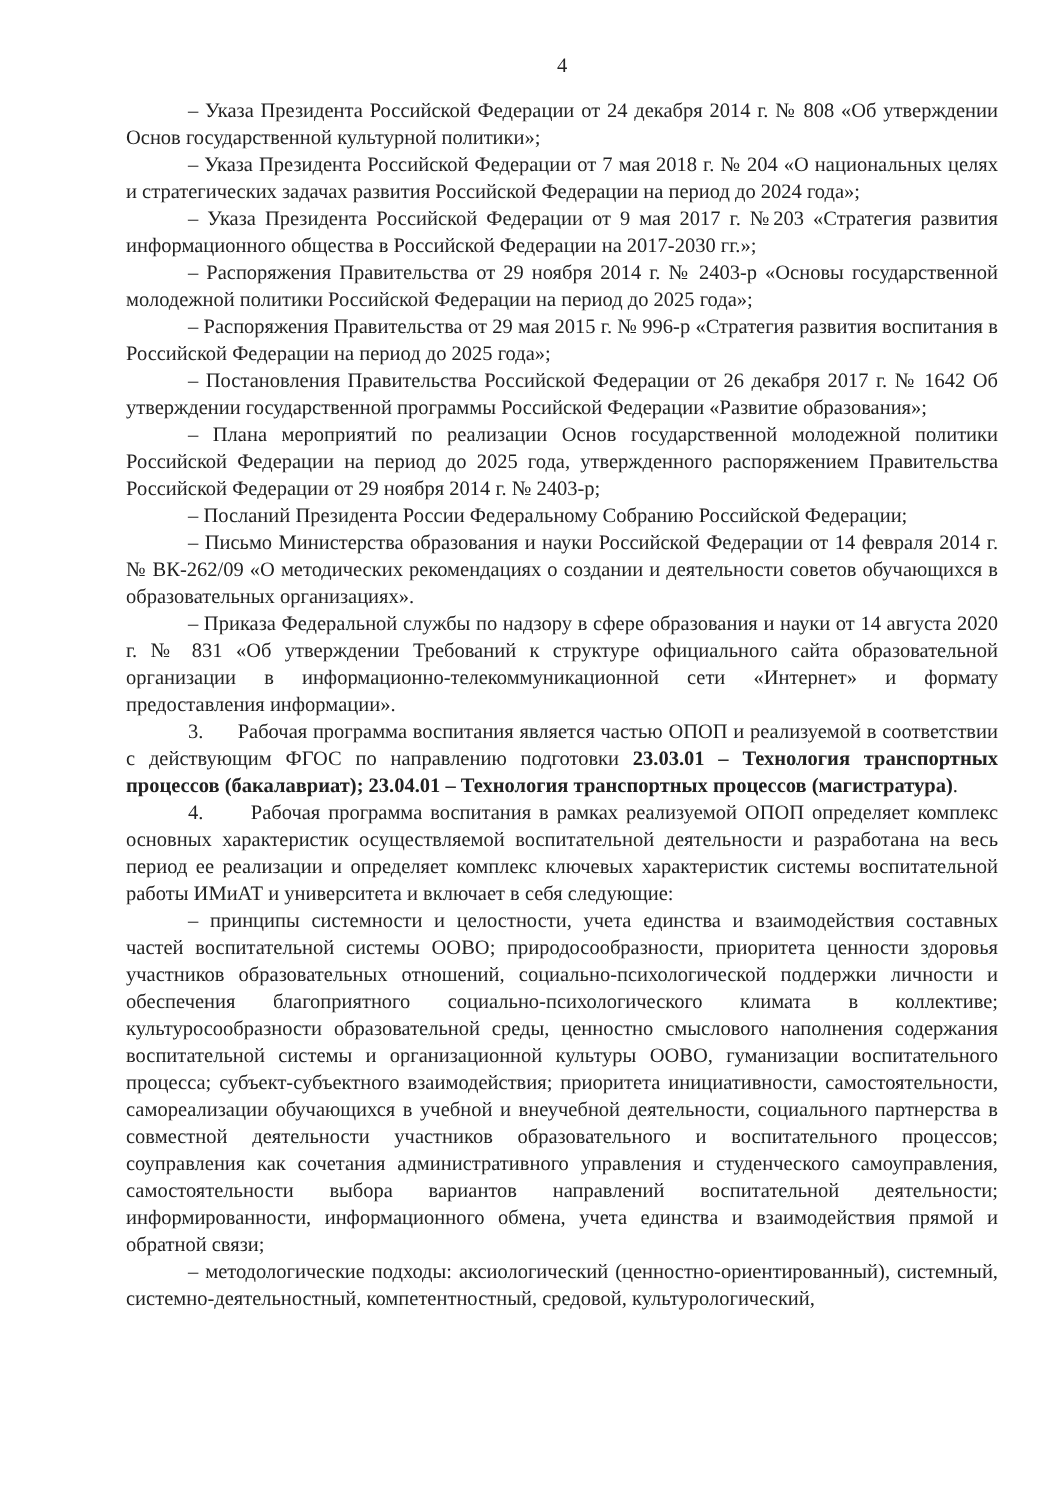4
– Указа Президента Российской Федерации от 24 декабря 2014 г. № 808 «Об утверждении Основ государственной культурной политики»;
– Указа Президента Российской Федерации от 7 мая 2018 г. № 204 «О национальных целях и стратегических задачах развития Российской Федерации на период до 2024 года»;
– Указа Президента Российской Федерации от 9 мая 2017 г. №203 «Стратегия развития информационного общества в Российской Федерации на 2017-2030 гг.»;
– Распоряжения Правительства от 29 ноября 2014 г. № 2403-р «Основы государственной молодежной политики Российской Федерации на период до 2025 года»;
– Распоряжения Правительства от 29 мая 2015 г. № 996-р «Стратегия развития воспитания в Российской Федерации на период до 2025 года»;
– Постановления Правительства Российской Федерации от 26 декабря 2017 г. № 1642 Об утверждении государственной программы Российской Федерации «Развитие образования»;
– Плана мероприятий по реализации Основ государственной молодежной политики Российской Федерации на период до 2025 года, утвержденного распоряжением Правительства Российской Федерации от 29 ноября 2014 г. № 2403-р;
– Посланий Президента России Федеральному Собранию Российской Федерации;
– Письмо Министерства образования и науки Российской Федерации от 14 февраля 2014 г. № ВК-262/09 «О методических рекомендациях о создании и деятельности советов обучающихся в образовательных организациях».
– Приказа Федеральной службы по надзору в сфере образования и науки от 14 августа 2020 г. № 831 «Об утверждении Требований к структуре официального сайта образовательной организации в информационно-телекоммуникационной сети «Интернет» и формату предоставления информации».
3. Рабочая программа воспитания является частью ОПОП и реализуемой в соответствии с действующим ФГОС по направлению подготовки 23.03.01 – Технология транспортных процессов (бакалавриат); 23.04.01 – Технология транспортных процессов (магистратура).
4. Рабочая программа воспитания в рамках реализуемой ОПОП определяет комплекс основных характеристик осуществляемой воспитательной деятельности и разработана на весь период ее реализации и определяет комплекс ключевых характеристик системы воспитательной работы ИМиАТ и университета и включает в себя следующие:
– принципы системности и целостности, учета единства и взаимодействия составных частей воспитательной системы ООВО; природосообразности, приоритета ценности здоровья участников образовательных отношений, социально-психологической поддержки личности и обеспечения благоприятного социально-психологического климата в коллективе; культуросообразности образовательной среды, ценностно смыслового наполнения содержания воспитательной системы и организационной культуры ООВО, гуманизации воспитательного процесса; субъект-субъектного взаимодействия; приоритета инициативности, самостоятельности, самореализации обучающихся в учебной и внеучебной деятельности, социального партнерства в совместной деятельности участников образовательного и воспитательного процессов; соуправления как сочетания административного управления и студенческого самоуправления, самостоятельности выбора вариантов направлений воспитательной деятельности; информированности, информационного обмена, учета единства и взаимодействия прямой и обратной связи;
– методологические подходы: аксиологический (ценностно-ориентированный), системный, системно-деятельностный, компетентностный, средовой, культурологический,